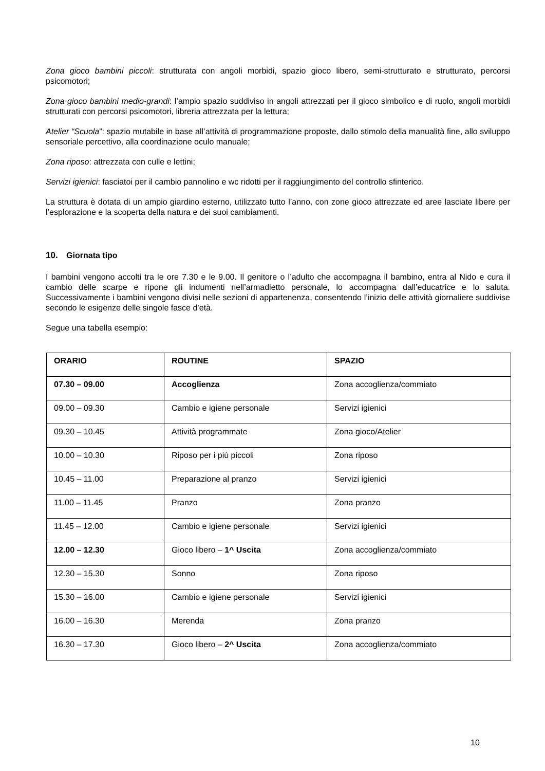Zona gioco bambini piccoli: strutturata con angoli morbidi, spazio gioco libero, semi-strutturato e strutturato, percorsi psicomotori;
Zona gioco bambini medio-grandi: l’ampio spazio suddiviso in angoli attrezzati per il gioco simbolico e di ruolo, angoli morbidi strutturati con percorsi psicomotori, libreria attrezzata per la lettura;
Atelier “Scuola”: spazio mutabile in base all’attività di programmazione proposte, dallo stimolo della manualità fine, allo sviluppo sensoriale percettivo, alla coordinazione oculo manuale;
Zona riposo: attrezzata con culle e lettini;
Servizi igienici: fasciatoi per il cambio pannolino e wc ridotti per il raggiungimento del controllo sfinterico.
La struttura è dotata di un ampio giardino esterno, utilizzato tutto l’anno, con zone gioco attrezzate ed aree lasciate libere per l’esplorazione e la scoperta della natura e dei suoi cambiamenti.
10. Giornata tipo
I bambini vengono accolti tra le ore 7.30 e le 9.00. Il genitore o l’adulto che accompagna il bambino, entra al Nido e cura il cambio delle scarpe e ripone gli indumenti nell’armadietto personale, lo accompagna dall’educatrice e lo saluta. Successivamente i bambini vengono divisi nelle sezioni di appartenenza, consentendo l’inizio delle attività giornaliere suddivise secondo le esigenze delle singole fasce d’età.
Segue una tabella esempio:
| ORARIO | ROUTINE | SPAZIO |
| --- | --- | --- |
| 07.30 – 09.00 | Accoglienza | Zona accoglienza/commiato |
| 09.00 – 09.30 | Cambio e igiene personale | Servizi igienici |
| 09.30 – 10.45 | Attività programmate | Zona gioco/Atelier |
| 10.00 – 10.30 | Riposo per i più piccoli | Zona riposo |
| 10.45 – 11.00 | Preparazione al pranzo | Servizi igienici |
| 11.00 – 11.45 | Pranzo | Zona pranzo |
| 11.45 – 12.00 | Cambio e igiene personale | Servizi igienici |
| 12.00 – 12.30 | Gioco libero – 1^ Uscita | Zona accoglienza/commiato |
| 12.30 – 15.30 | Sonno | Zona riposo |
| 15.30 – 16.00 | Cambio e igiene personale | Servizi igienici |
| 16.00 – 16.30 | Merenda | Zona pranzo |
| 16.30 – 17.30 | Gioco libero – 2^ Uscita | Zona accoglienza/commiato |
10